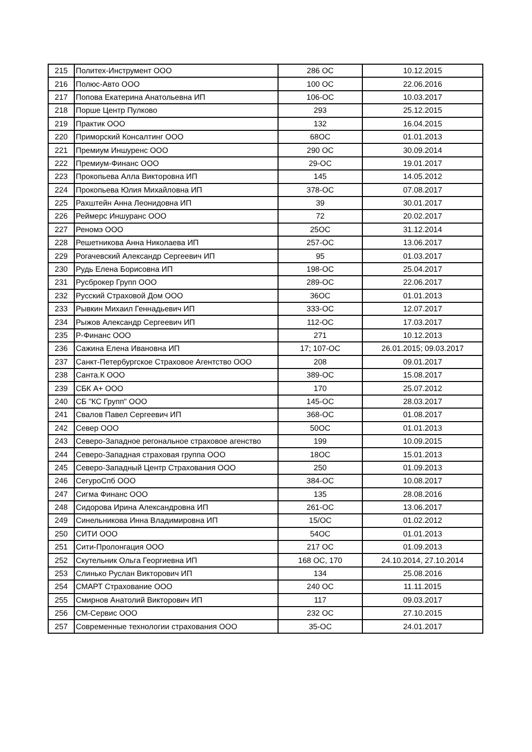| 215 | Политех-Инструмент ООО | 286 ОС | 10.12.2015 |
| 216 | Полюс-Авто ООО | 100 ОС | 22.06.2016 |
| 217 | Попова Екатерина Анатольевна ИП | 106-ОС | 10.03.2017 |
| 218 | Порше Центр Пулково | 293 | 25.12.2015 |
| 219 | Практик ООО | 132 | 16.04.2015 |
| 220 | Приморский Консалтинг ООО | 68ОС | 01.01.2013 |
| 221 | Премиум Иншуренс ООО | 290 ОС | 30.09.2014 |
| 222 | Премиум-Финанс ООО | 29-ОС | 19.01.2017 |
| 223 | Прокопьева Алла Викторовна ИП | 145 | 14.05.2012 |
| 224 | Прокопьева Юлия Михайловна ИП | 378-ОС | 07.08.2017 |
| 225 | Рахштейн Анна Леонидовна ИП | 39 | 30.01.2017 |
| 226 | Реймерс Иншуранс ООО | 72 | 20.02.2017 |
| 227 | Реномэ ООО | 25ОС | 31.12.2014 |
| 228 | Решетникова Анна Николаева ИП | 257-ОС | 13.06.2017 |
| 229 | Рогачевский Александр Сергеевич ИП | 95 | 01.03.2017 |
| 230 | Рудь Елена Борисовна ИП | 198-ОС | 25.04.2017 |
| 231 | Русброкер Групп ООО | 289-ОС | 22.06.2017 |
| 232 | Русский Страховой Дом ООО | 36ОС | 01.01.2013 |
| 233 | Рывкин Михаил Геннадьевич ИП | 333-ОС | 12.07.2017 |
| 234 | Рыжов Александр Сергеевич ИП | 112-ОС | 17.03.2017 |
| 235 | Р-Финанс ООО | 271 | 10.12.2013 |
| 236 | Сажина Елена Ивановна ИП | 17; 107-ОС | 26.01.2015; 09.03.2017 |
| 237 | Санкт-Петербургское Страховое Агентство ООО | 208 | 09.01.2017 |
| 238 | Санта.К ООО | 389-ОС | 15.08.2017 |
| 239 | СБК А+ ООО | 170 | 25.07.2012 |
| 240 | СБ "КС Групп" ООО | 145-ОС | 28.03.2017 |
| 241 | Свалов Павел Сергеевич ИП | 368-ОС | 01.08.2017 |
| 242 | Север ООО | 50ОС | 01.01.2013 |
| 243 | Северо-Западное регональное страховое агенство | 199 | 10.09.2015 |
| 244 | Северо-Западная страховая группа ООО | 18ОС | 15.01.2013 |
| 245 | Северо-Западный Центр Страхования ООО | 250 | 01.09.2013 |
| 246 | СегуроСпб ООО | 384-ОС | 10.08.2017 |
| 247 | Сигма Финанс ООО | 135 | 28.08.2016 |
| 248 | Сидорова Ирина Александровна ИП | 261-ОС | 13.06.2017 |
| 249 | Синельникова Инна Владимировна ИП | 15/ОС | 01.02.2012 |
| 250 | СИТИ ООО | 54ОС | 01.01.2013 |
| 251 | Сити-Пролонгация ООО | 217 ОС | 01.09.2013 |
| 252 | Скутельник Ольга Георгиевна ИП | 168 ОС, 170 | 24.10.2014, 27.10.2014 |
| 253 | Слинько Руслан Викторович ИП | 134 | 25.08.2016 |
| 254 | СМАРТ Страхование ООО | 240 ОС | 11.11.2015 |
| 255 | Смирнов Анатолий Викторович ИП | 117 | 09.03.2017 |
| 256 | СМ-Сервис ООО | 232 ОС | 27.10.2015 |
| 257 | Современные технологии страхования ООО | 35-ОС | 24.01.2017 |